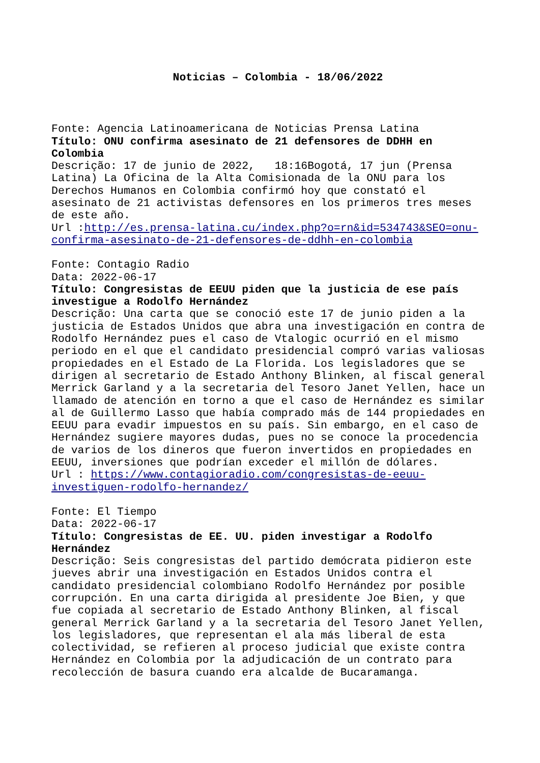Noticias – Colombia - 18/06/2022
Fonte: Agencia Latinoamericana de Noticias Prensa Latina
Título: ONU confirma asesinato de 21 defensores de DDHH en Colombia
Descrição: 17 de junio de 2022, 18:16Bogotá, 17 jun (Prensa Latina) La Oficina de la Alta Comisionada de la ONU para los Derechos Humanos en Colombia confirmó hoy que constató el asesinato de 21 activistas defensores en los primeros tres meses de este año.
Url :http://es.prensa-latina.cu/index.php?o=rn&id=534743&SEO=onu-confirma-asesinato-de-21-defensores-de-ddhh-en-colombia
Fonte: Contagio Radio
Data: 2022-06-17
Título: Congresistas de EEUU piden que la justicia de ese país investigue a Rodolfo Hernández
Descrição: Una carta que se conoció este 17 de junio piden a la justicia de Estados Unidos que abra una investigación en contra de Rodolfo Hernández pues el caso de Vtalogic ocurrió en el mismo periodo en el que el candidato presidencial compró varias valiosas propiedades en el Estado de La Florida. Los legisladores que se dirigen al secretario de Estado Anthony Blinken, al fiscal general Merrick Garland y a la secretaria del Tesoro Janet Yellen, hace un llamado de atención en torno a que el caso de Hernández es similar al de Guillermo Lasso que había comprado más de 144 propiedades en EEUU para evadir impuestos en su país. Sin embargo, en el caso de Hernández sugiere mayores dudas, pues no se conoce la procedencia de varios de los dineros que fueron invertidos en propiedades en EEUU, inversiones que podrían exceder el millón de dólares.
Url : https://www.contagioradio.com/congresistas-de-eeuu-investiguen-rodolfo-hernandez/
Fonte: El Tiempo
Data: 2022-06-17
Título: Congresistas de EE. UU. piden investigar a Rodolfo Hernández
Descrição: Seis congresistas del partido demócrata pidieron este jueves abrir una investigación en Estados Unidos contra el candidato presidencial colombiano Rodolfo Hernández por posible corrupción. En una carta dirigida al presidente Joe Bien, y que fue copiada al secretario de Estado Anthony Blinken, al fiscal general Merrick Garland y a la secretaria del Tesoro Janet Yellen, los legisladores, que representan el ala más liberal de esta colectividad, se refieren al proceso judicial que existe contra Hernández en Colombia por la adjudicación de un contrato para recolección de basura cuando era alcalde de Bucaramanga.